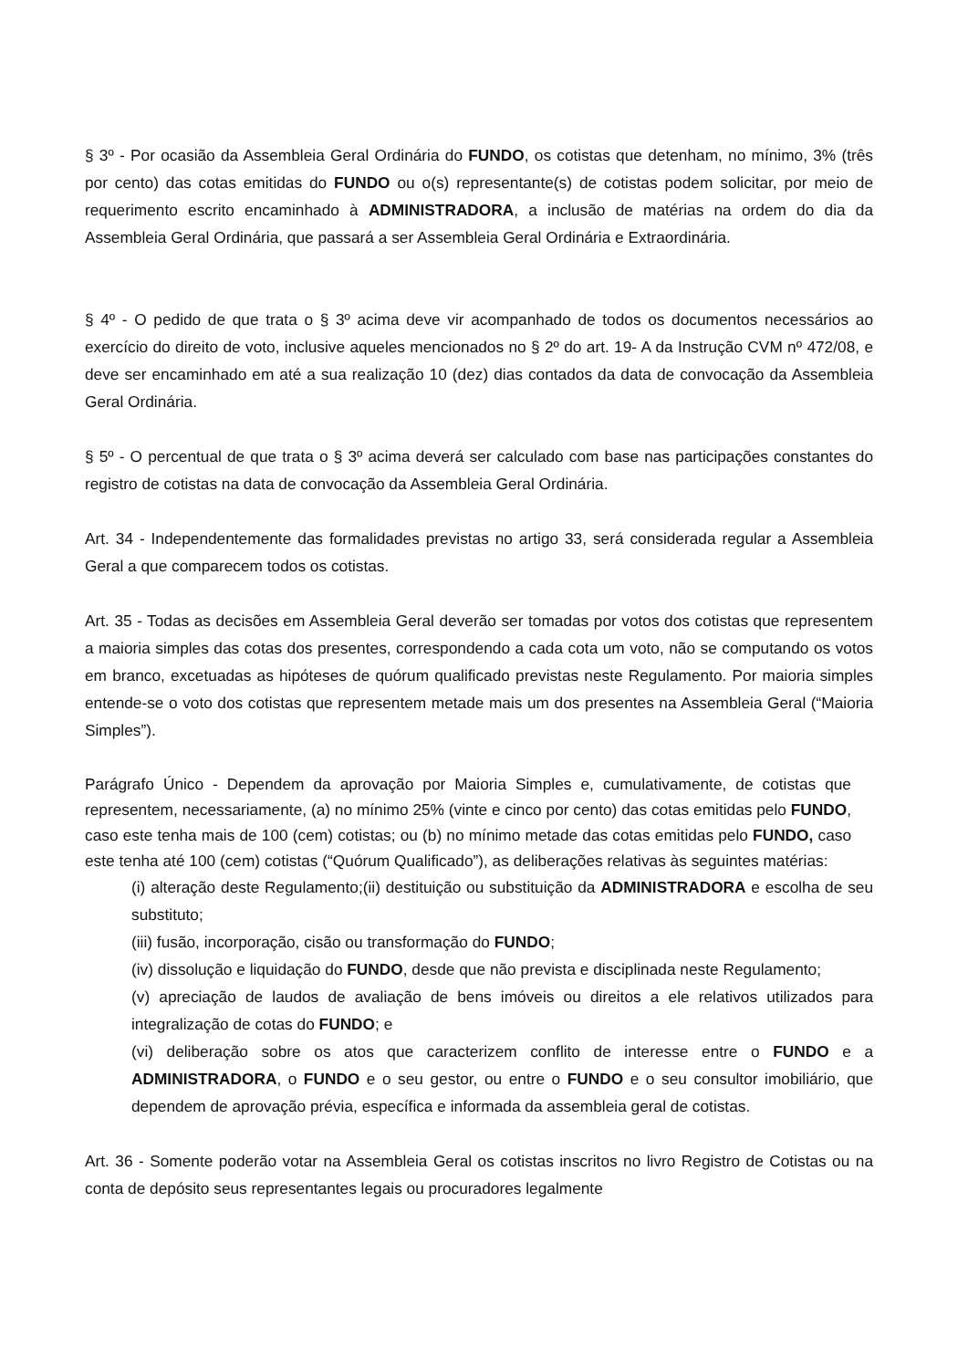§ 3º - Por ocasião da Assembleia Geral Ordinária do FUNDO, os cotistas que detenham, no mínimo, 3% (três por cento) das cotas emitidas do FUNDO ou o(s) representante(s) de cotistas podem solicitar, por meio de requerimento escrito encaminhado à ADMINISTRADORA, a inclusão de matérias na ordem do dia da Assembleia Geral Ordinária, que passará a ser Assembleia Geral Ordinária e Extraordinária.
§ 4º - O pedido de que trata o § 3º acima deve vir acompanhado de todos os documentos necessários ao exercício do direito de voto, inclusive aqueles mencionados no § 2º do art. 19- A da Instrução CVM nº 472/08, e deve ser encaminhado em até a sua realização 10 (dez) dias contados da data de convocação da Assembleia Geral Ordinária.
§ 5º - O percentual de que trata o § 3º acima deverá ser calculado com base nas participações constantes do registro de cotistas na data de convocação da Assembleia Geral Ordinária.
Art. 34 - Independentemente das formalidades previstas no artigo 33, será considerada regular a Assembleia Geral a que comparecem todos os cotistas.
Art. 35 - Todas as decisões em Assembleia Geral deverão ser tomadas por votos dos cotistas que representem a maioria simples das cotas dos presentes, correspondendo a cada cota um voto, não se computando os votos em branco, excetuadas as hipóteses de quórum qualificado previstas neste Regulamento. Por maioria simples entende-se o voto dos cotistas que representem metade mais um dos presentes na Assembleia Geral (“Maioria Simples”).
Parágrafo Único - Dependem da aprovação por Maioria Simples e, cumulativamente, de cotistas que representem, necessariamente, (a) no mínimo 25% (vinte e cinco por cento) das cotas emitidas pelo FUNDO, caso este tenha mais de 100 (cem) cotistas; ou (b) no mínimo metade das cotas emitidas pelo FUNDO, caso este tenha até 100 (cem) cotistas (“Quórum Qualificado”), as deliberações relativas às seguintes matérias:
(i) alteração deste Regulamento;(ii) destituição ou substituição da ADMINISTRADORA e escolha de seu substituto;
(iii) fusão, incorporação, cisão ou transformação do FUNDO;
(iv) dissolução e liquidação do FUNDO, desde que não prevista e disciplinada neste Regulamento;
(v) apreciação de laudos de avaliação de bens imóveis ou direitos a ele relativos utilizados para integralização de cotas do FUNDO; e
(vi) deliberação sobre os atos que caracterizem conflito de interesse entre o FUNDO e a ADMINISTRADORA, o FUNDO e o seu gestor, ou entre o FUNDO e o seu consultor imobiliário, que dependem de aprovação prévia, específica e informada da assembleia geral de cotistas.
Art. 36 - Somente poderão votar na Assembleia Geral os cotistas inscritos no livro Registro de Cotistas ou na conta de depósito seus representantes legais ou procuradores legalmente